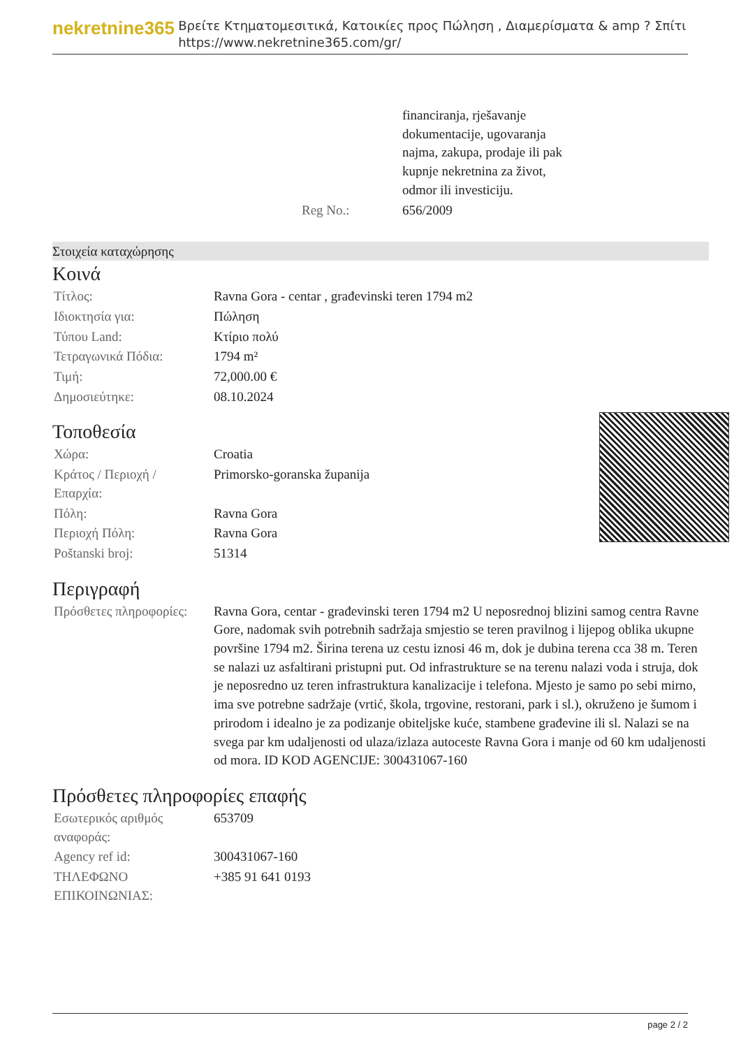nekretnine365
Βρείτε Κτηματομεσιτικά, Κατοικίες προς Πώληση , Διαμερίσματα & amp ? Σπίτι
https://www.nekretnine365.com/gr/
| | financiranja, rješavanje dokumentacije, ugovaranja najma, zakupa, prodaje ili pak kupnje nekretnina za život, odmor ili investiciju. |
| Reg No.: | 656/2009 |
Στοιχεία καταχώρησης
Κοινά
| Τίτλος: | Ravna Gora - centar , građevinski teren 1794 m2 |
| Ιδιοκτησία για: | Πώληση |
| Τύπου Land: | Κτίριο πολύ |
| Τετραγωνικά Πόδια: | 1794 m² |
| Τιμή: | 72,000.00 € |
| Δημοσιεύτηκε: | 08.10.2024 |
Τοποθεσία
| Χώρα: | Croatia |
| Κράτος / Περιοχή / Επαρχία: | Primorsko-goranska županija |
| Πόλη: | Ravna Gora |
| Περιοχή Πόλη: | Ravna Gora |
| Poštanski broj: | 51314 |
Περιγραφή
| Πρόσθετες πληροφορίες: | Ravna Gora, centar - građevinski teren 1794 m2 U neposrednoj blizini samog centra Ravne Gore, nadomak svih potrebnih sadržaja smjestio se teren pravilnog i lijepog oblika ukupne površine 1794 m2. Širina terena uz cestu iznosi 46 m, dok je dubina terena cca 38 m. Teren se nalazi uz asfaltirani pristupni put. Od infrastrukture se na terenu nalazi voda i struja, dok je neposredno uz teren infrastruktura kanalizacije i telefona. Mjesto je samo po sebi mirno, ima sve potrebne sadržaje (vrtić, škola, trgovine, restorani, park i sl.), okruženo je šumom i prirodom i idealno je za podizanje obiteljske kuće, stambene građevine ili sl. Nalazi se na svega par km udaljenosti od ulaza/izlaza autoceste Ravna Gora i manje od 60 km udaljenosti od mora. ID KOD AGENCIJE: 300431067-160 |
Πρόσθετες πληροφορίες επαφής
| Εσωτερικός αριθμός αναφοράς: | 653709 |
| Agency ref id: | 300431067-160 |
| ΤΗΛΕΦΩΝΟ ΕΠΙΚΟΙΝΩΝΙΑΣ: | +385 91 641 0193 |
page 2 / 2